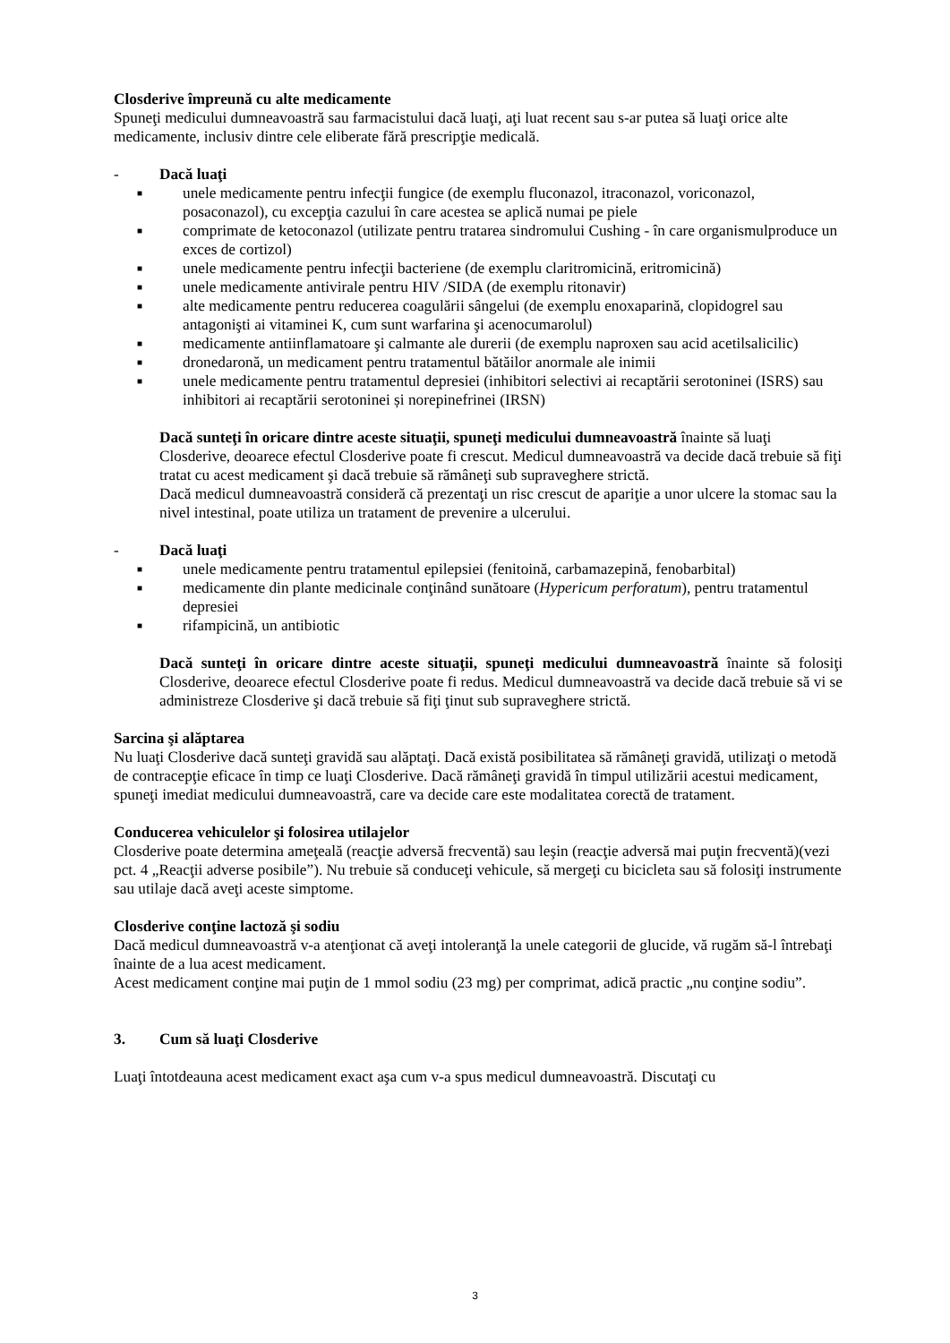Closderive împreună cu alte medicamente
Spuneţi medicului dumneavoastră sau farmacistului dacă luaţi, aţi luat recent sau s-ar putea să luaţi orice alte medicamente, inclusiv dintre cele eliberate fără prescripţie medicală.
- Dacă luaţi
■ unele medicamente pentru infecţii fungice (de exemplu fluconazol, itraconazol, voriconazol, posaconazol), cu excepţia cazului în care acestea se aplică numai pe piele
■ comprimate de ketoconazol (utilizate pentru tratarea sindromului Cushing - în care organismulproduce un exces de cortizol)
■ unele medicamente pentru infecţii bacteriene (de exemplu claritromicină, eritromicină)
■ unele medicamente antivirale pentru HIV /SIDA (de exemplu ritonavir)
■ alte medicamente pentru reducerea coagulării sângelui (de exemplu enoxaparină, clopidogrel sau antagonişti ai vitaminei K, cum sunt warfarina şi acenocumarolul)
■ medicamente antiinflamatoare şi calmante ale durerii (de exemplu naproxen sau acid acetilsalicilic)
■ dronedaronă, un medicament pentru tratamentul bătăilor anormale ale inimii
■ unele medicamente pentru tratamentul depresiei (inhibitori selectivi ai recaptării serotoninei (ISRS) sau inhibitori ai recaptării serotoninei și norepinefrinei (IRSN)
Dacă sunteţi în oricare dintre aceste situaţii, spuneţi medicului dumneavoastră înainte să luaţi Closderive, deoarece efectul Closderive poate fi crescut. Medicul dumneavoastră va decide dacă trebuie să fiţi tratat cu acest medicament şi dacă trebuie să rămâneţi sub supraveghere strictă.
Dacă medicul dumneavoastră consideră că prezentaţi un risc crescut de apariţie a unor ulcere la stomac sau la nivel intestinal, poate utiliza un tratament de prevenire a ulcerului.
- Dacă luaţi
■ unele medicamente pentru tratamentul epilepsiei (fenitoină, carbamazepină, fenobarbital)
■ medicamente din plante medicinale conţinând sunătoare (Hypericum perforatum), pentru tratamentul depresiei
■ rifampicină, un antibiotic
Dacă sunteţi în oricare dintre aceste situaţii, spuneţi medicului dumneavoastră înainte să folosiţi Closderive, deoarece efectul Closderive poate fi redus. Medicul dumneavoastră va decide dacă trebuie să vi se administreze Closderive şi dacă trebuie să fiţi ţinut sub supraveghere strictă.
Sarcina şi alăptarea
Nu luaţi Closderive dacă sunteţi gravidă sau alăptaţi. Dacă există posibilitatea să rămâneţi gravidă, utilizaţi o metodă de contracepţie eficace în timp ce luaţi Closderive. Dacă rămâneţi gravidă în timpul utilizării acestui medicament, spuneţi imediat medicului dumneavoastră, care va decide care este modalitatea corectă de tratament.
Conducerea vehiculelor şi folosirea utilajelor
Closderive poate determina ameţeală (reacţie adversă frecventă) sau leşin (reacţie adversă mai puţin frecventă)(vezi pct. 4 „Reacţii adverse posibile”). Nu trebuie să conduceţi vehicule, să mergeţi cu bicicleta sau să folosiţi instrumente sau utilaje dacă aveţi aceste simptome.
Closderive conţine lactoză şi sodiu
Dacă medicul dumneavoastră v-a atenţionat că aveţi intoleranţă la unele categorii de glucide, vă rugăm să-l întrebaţi înainte de a lua acest medicament.
Acest medicament conţine mai puţin de 1 mmol sodiu (23 mg) per comprimat, adică practic „nu conţine sodiu”.
3. Cum să luaţi Closderive
Luaţi întotdeauna acest medicament exact aşa cum v-a spus medicul dumneavoastră. Discutaţi cu
3